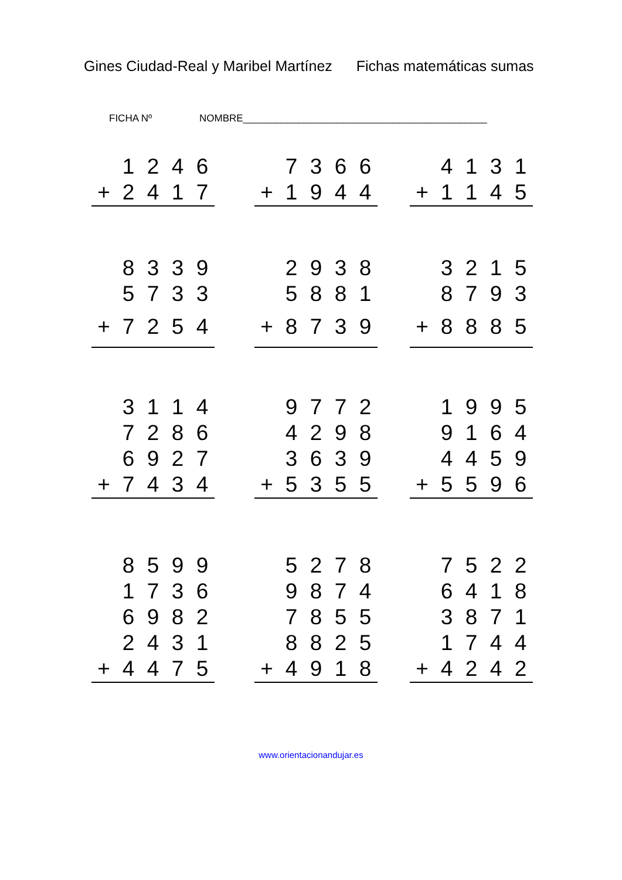Gines Ciudad-Real y Maribel Martínez Fichas matemáticas sumas
FICHA Nº NOMBRE____________________________________________
| | 1 | 2 | 4 | 6 |
| + | 2 | 4 | 1 | 7 |
| | 7 | 3 | 6 | 6 |
| + | 1 | 9 | 4 | 4 |
| | 4 | 1 | 3 | 1 |
| + | 1 | 1 | 4 | 5 |
| | 8 | 3 | 3 | 9 |
| | 5 | 7 | 3 | 3 |
| + | 7 | 2 | 5 | 4 |
| | 2 | 9 | 3 | 8 |
| | 5 | 8 | 8 | 1 |
| + | 8 | 7 | 3 | 9 |
| | 3 | 2 | 1 | 5 |
| | 8 | 7 | 9 | 3 |
| + | 8 | 8 | 8 | 5 |
| | 3 | 1 | 1 | 4 |
| | 7 | 2 | 8 | 6 |
| | 6 | 9 | 2 | 7 |
| + | 7 | 4 | 3 | 4 |
| | 9 | 7 | 7 | 2 |
| | 4 | 2 | 9 | 8 |
| | 3 | 6 | 3 | 9 |
| + | 5 | 3 | 5 | 5 |
| | 1 | 9 | 9 | 5 |
| | 9 | 1 | 6 | 4 |
| | 4 | 4 | 5 | 9 |
| + | 5 | 5 | 9 | 6 |
| | 8 | 5 | 9 | 9 |
| | 1 | 7 | 3 | 6 |
| | 6 | 9 | 8 | 2 |
| | 2 | 4 | 3 | 1 |
| + | 4 | 4 | 7 | 5 |
| | 5 | 2 | 7 | 8 |
| | 9 | 8 | 7 | 4 |
| | 7 | 8 | 5 | 5 |
| | 8 | 8 | 2 | 5 |
| + | 4 | 9 | 1 | 8 |
| | 7 | 5 | 2 | 2 |
| | 6 | 4 | 1 | 8 |
| | 3 | 8 | 7 | 1 |
| | 1 | 7 | 4 | 4 |
| + | 4 | 2 | 4 | 2 |
www.orientacionandujar.es